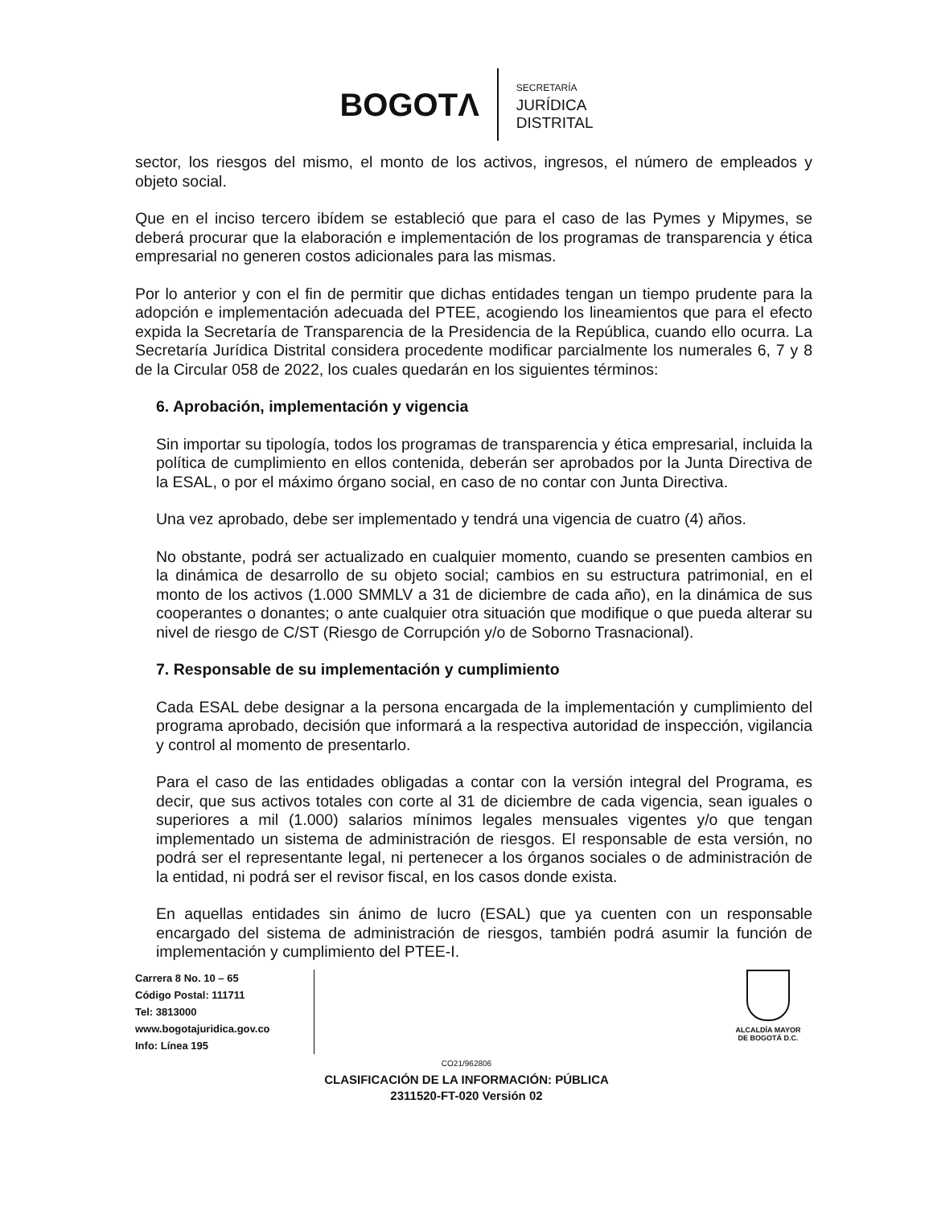BOGOTΛ
SECRETARÍA
JURÍDICA
DISTRITAL
sector, los riesgos del mismo, el monto de los activos, ingresos, el número de empleados y objeto social.
Que en el inciso tercero ibídem se estableció que para el caso de las Pymes y Mipymes, se deberá procurar que la elaboración e implementación de los programas de transparencia y ética empresarial no generen costos adicionales para las mismas.
Por lo anterior y con el fin de permitir que dichas entidades tengan un tiempo prudente para la adopción e implementación adecuada del PTEE, acogiendo los lineamientos que para el efecto expida la Secretaría de Transparencia de la Presidencia de la República, cuando ello ocurra. La Secretaría Jurídica Distrital considera procedente modificar parcialmente los numerales 6, 7 y 8 de la Circular 058 de 2022, los cuales quedarán en los siguientes términos:
6. Aprobación, implementación y vigencia
Sin importar su tipología, todos los programas de transparencia y ética empresarial, incluida la política de cumplimiento en ellos contenida, deberán ser aprobados por la Junta Directiva de la ESAL, o por el máximo órgano social, en caso de no contar con Junta Directiva.
Una vez aprobado, debe ser implementado y tendrá una vigencia de cuatro (4) años.
No obstante, podrá ser actualizado en cualquier momento, cuando se presenten cambios en la dinámica de desarrollo de su objeto social; cambios en su estructura patrimonial, en el monto de los activos (1.000 SMMLV a 31 de diciembre de cada año), en la dinámica de sus cooperantes o donantes; o ante cualquier otra situación que modifique o que pueda alterar su nivel de riesgo de C/ST (Riesgo de Corrupción y/o de Soborno Trasnacional).
7. Responsable de su implementación y cumplimiento
Cada ESAL debe designar a la persona encargada de la implementación y cumplimiento del programa aprobado, decisión que informará a la respectiva autoridad de inspección, vigilancia y control al momento de presentarlo.
Para el caso de las entidades obligadas a contar con la versión integral del Programa, es decir, que sus activos totales con corte al 31 de diciembre de cada vigencia, sean iguales o superiores a mil (1.000) salarios mínimos legales mensuales vigentes y/o que tengan implementado un sistema de administración de riesgos. El responsable de esta versión, no podrá ser el representante legal, ni pertenecer a los órganos sociales o de administración de la entidad, ni podrá ser el revisor fiscal, en los casos donde exista.
En aquellas entidades sin ánimo de lucro (ESAL) que ya cuenten con un responsable encargado del sistema de administración de riesgos, también podrá asumir la función de implementación y cumplimiento del PTEE-I.
Carrera 8 No. 10 – 65
Código Postal: 111711
Tel: 3813000
www.bogotajuridica.gov.co
Info: Línea 195
ALCALDÍA MAYOR
DE BOGOTÁ D.C.
CO21/962806
CLASIFICACIÓN DE LA INFORMACIÓN: PÚBLICA
2311520-FT-020 Versión 02